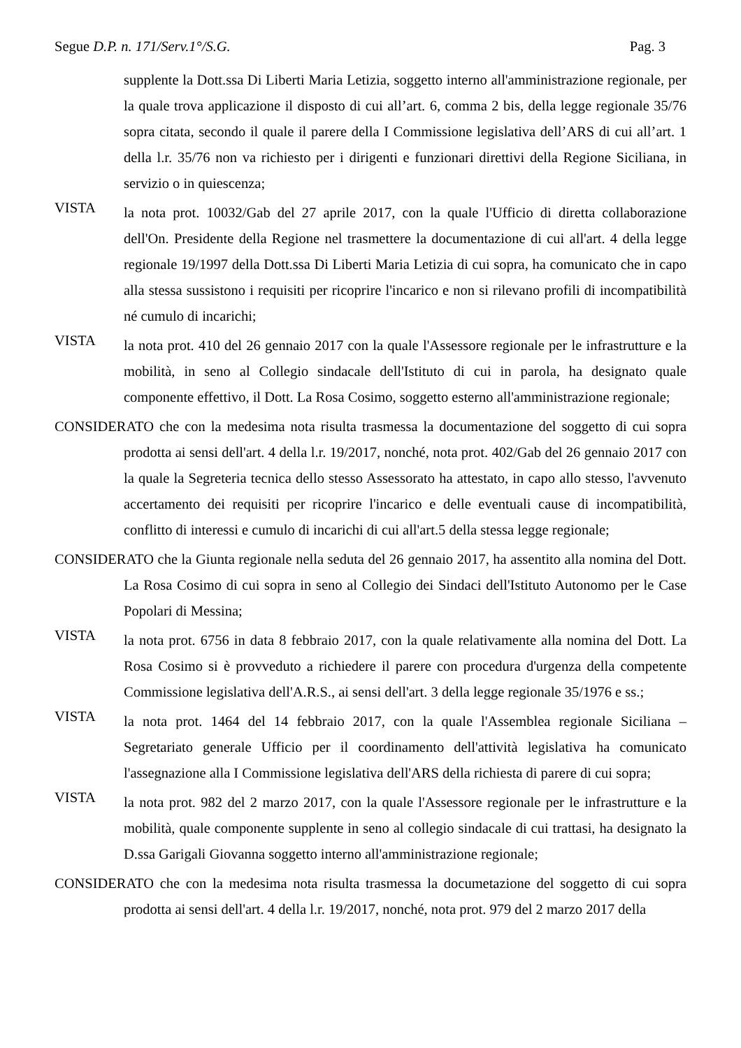Segue D.P. n. 171/Serv.1°/S.G. Pag. 3
supplente la Dott.ssa Di Liberti Maria Letizia, soggetto interno all'amministrazione regionale, per la quale trova applicazione il disposto di cui all’art. 6, comma 2 bis, della legge regionale 35/76 sopra citata, secondo il quale il parere della I Commissione legislativa dell’ARS di cui all’art. 1 della l.r. 35/76 non va richiesto per i dirigenti e funzionari direttivi della Regione Siciliana, in servizio o in quiescenza;
VISTA
la nota prot. 10032/Gab del 27 aprile 2017, con la quale l'Ufficio di diretta collaborazione dell'On. Presidente della Regione nel trasmettere la documentazione di cui all'art. 4 della legge regionale 19/1997 della Dott.ssa Di Liberti Maria Letizia di cui sopra, ha comunicato che in capo alla stessa sussistono i requisiti per ricoprire l'incarico e non si rilevano profili di incompatibilità né cumulo di incarichi;
VISTA
la nota prot. 410 del 26 gennaio 2017 con la quale l'Assessore regionale per le infrastrutture e la mobilità, in seno al Collegio sindacale dell'Istituto di cui in parola, ha designato quale componente effettivo, il Dott. La Rosa Cosimo, soggetto esterno all'amministrazione regionale;
CONSIDERATO che con la medesima nota risulta trasmessa la documentazione del soggetto di cui sopra prodotta ai sensi dell'art. 4 della l.r. 19/2017, nonché, nota prot. 402/Gab del 26 gennaio 2017 con la quale la Segreteria tecnica dello stesso Assessorato ha attestato, in capo allo stesso, l'avvenuto accertamento dei requisiti per ricoprire l'incarico e delle eventuali cause di incompatibilità, conflitto di interessi e cumulo di incarichi di cui all'art.5 della stessa legge regionale;
CONSIDERATO che la Giunta regionale nella seduta del 26 gennaio 2017, ha assentito alla nomina del Dott. La Rosa Cosimo di cui sopra in seno al Collegio dei Sindaci dell'Istituto Autonomo per le Case Popolari di Messina;
VISTA
la nota prot. 6756 in data 8 febbraio 2017, con la quale relativamente alla nomina del Dott. La Rosa Cosimo si è provveduto a richiedere il parere con procedura d'urgenza della competente Commissione legislativa dell'A.R.S., ai sensi dell'art. 3 della legge regionale 35/1976 e ss.;
VISTA
la nota prot. 1464 del 14 febbraio 2017, con la quale l'Assemblea regionale Siciliana – Segretariato generale Ufficio per il coordinamento dell'attività legislativa ha comunicato l'assegnazione alla I Commissione legislativa dell'ARS della richiesta di parere di cui sopra;
VISTA
la nota prot. 982 del 2 marzo 2017, con la quale l'Assessore regionale per le infrastrutture e la mobilità, quale componente supplente in seno al collegio sindacale di cui trattasi, ha designato la D.ssa Garigali Giovanna soggetto interno all'amministrazione regionale;
CONSIDERATO che con la medesima nota risulta trasmessa la documetazione del soggetto di cui sopra prodotta ai sensi dell'art. 4 della l.r. 19/2017, nonché, nota prot. 979 del 2 marzo 2017 della